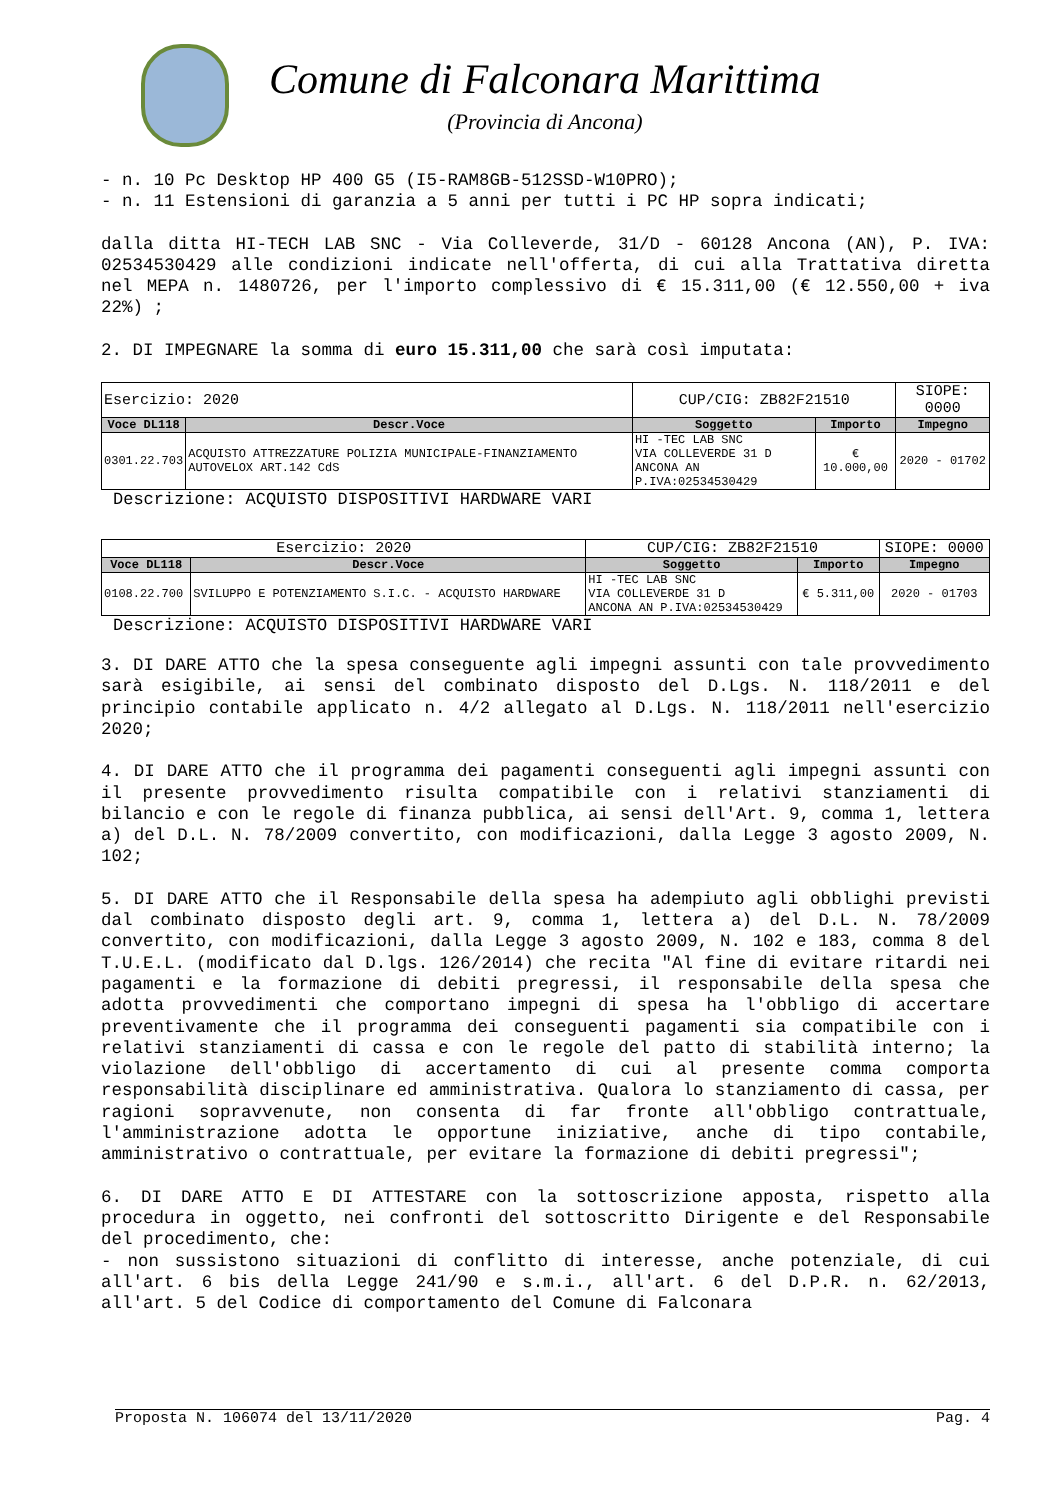Comune di Falconara Marittima
(Provincia di Ancona)
- n. 10 Pc Desktop HP 400 G5 (I5-RAM8GB-512SSD-W10PRO); - n. 11 Estensioni di garanzia a 5 anni per tutti i PC HP sopra indicati;
dalla ditta HI-TECH LAB SNC - Via Colleverde, 31/D - 60128 Ancona (AN), P. IVA: 02534530429 alle condizioni indicate nell'offerta, di cui alla Trattativa diretta nel MEPA n. 1480726, per l'importo complessivo di € 15.311,00 (€ 12.550,00 + iva 22%) ;
2. DI IMPEGNARE la somma di euro 15.311,00 che sarà così imputata:
| Esercizio: 2020 | | CUP/CIG: ZB82F21510 | | SIOPE: 0000 |
| Voce DL118 | Descr.Voce | Soggetto | Importo | Impegno |
| 0301.22.703 | ACQUISTO ATTREZZATURE POLIZIA MUNICIPALE-FINANZIAMENTO AUTOVELOX ART.142 CdS | HI -TEC LAB SNC VIA COLLEVERDE 31 D ANCONA AN P.IVA:02534530429 | € 10.000,00 | 2020 - 01702 |
Descrizione: ACQUISTO DISPOSITIVI HARDWARE VARI
| Esercizio: 2020 | | CUP/CIG: ZB82F21510 | | SIOPE: 0000 |
| Voce DL118 | Descr.Voce | Soggetto | Importo | Impegno |
| 0108.22.700 | SVILUPPO E POTENZIAMENTO S.I.C. - ACQUISTO HARDWARE | HI -TEC LAB SNC VIA COLLEVERDE 31 D ANCONA AN P.IVA:02534530429 | € 5.311,00 | 2020 - 01703 |
Descrizione: ACQUISTO DISPOSITIVI HARDWARE VARI
3. DI DARE ATTO che la spesa conseguente agli impegni assunti con tale provvedimento sarà esigibile, ai sensi del combinato disposto del D.Lgs. N. 118/2011 e del principio contabile applicato n. 4/2 allegato al D.Lgs. N. 118/2011 nell'esercizio 2020;
4. DI DARE ATTO che il programma dei pagamenti conseguenti agli impegni assunti con il presente provvedimento risulta compatibile con i relativi stanziamenti di bilancio e con le regole di finanza pubblica, ai sensi dell'Art. 9, comma 1, lettera a) del D.L. N. 78/2009 convertito, con modificazioni, dalla Legge 3 agosto 2009, N. 102;
5. DI DARE ATTO che il Responsabile della spesa ha adempiuto agli obblighi previsti dal combinato disposto degli art. 9, comma 1, lettera a) del D.L. N. 78/2009 convertito, con modificazioni, dalla Legge 3 agosto 2009, N. 102 e 183, comma 8 del T.U.E.L. (modificato dal D.lgs. 126/2014) che recita "Al fine di evitare ritardi nei pagamenti e la formazione di debiti pregressi, il responsabile della spesa che adotta provvedimenti che comportano impegni di spesa ha l'obbligo di accertare preventivamente che il programma dei conseguenti pagamenti sia compatibile con i relativi stanziamenti di cassa e con le regole del patto di stabilità interno; la violazione dell'obbligo di accertamento di cui al presente comma comporta responsabilità disciplinare ed amministrativa. Qualora lo stanziamento di cassa, per ragioni sopravvenute, non consenta di far fronte all'obbligo contrattuale, l'amministrazione adotta le opportune iniziative, anche di tipo contabile, amministrativo o contrattuale, per evitare la formazione di debiti pregressi";
6. DI DARE ATTO E DI ATTESTARE con la sottoscrizione apposta, rispetto alla procedura in oggetto, nei confronti del sottoscritto Dirigente e del Responsabile del procedimento, che:
- non sussistono situazioni di conflitto di interesse, anche potenziale, di cui all'art. 6 bis della Legge 241/90 e s.m.i., all'art. 6 del D.P.R. n. 62/2013, all'art. 5 del Codice di comportamento del Comune di Falconara
Proposta N. 106074 del 13/11/2020 Pag. 4